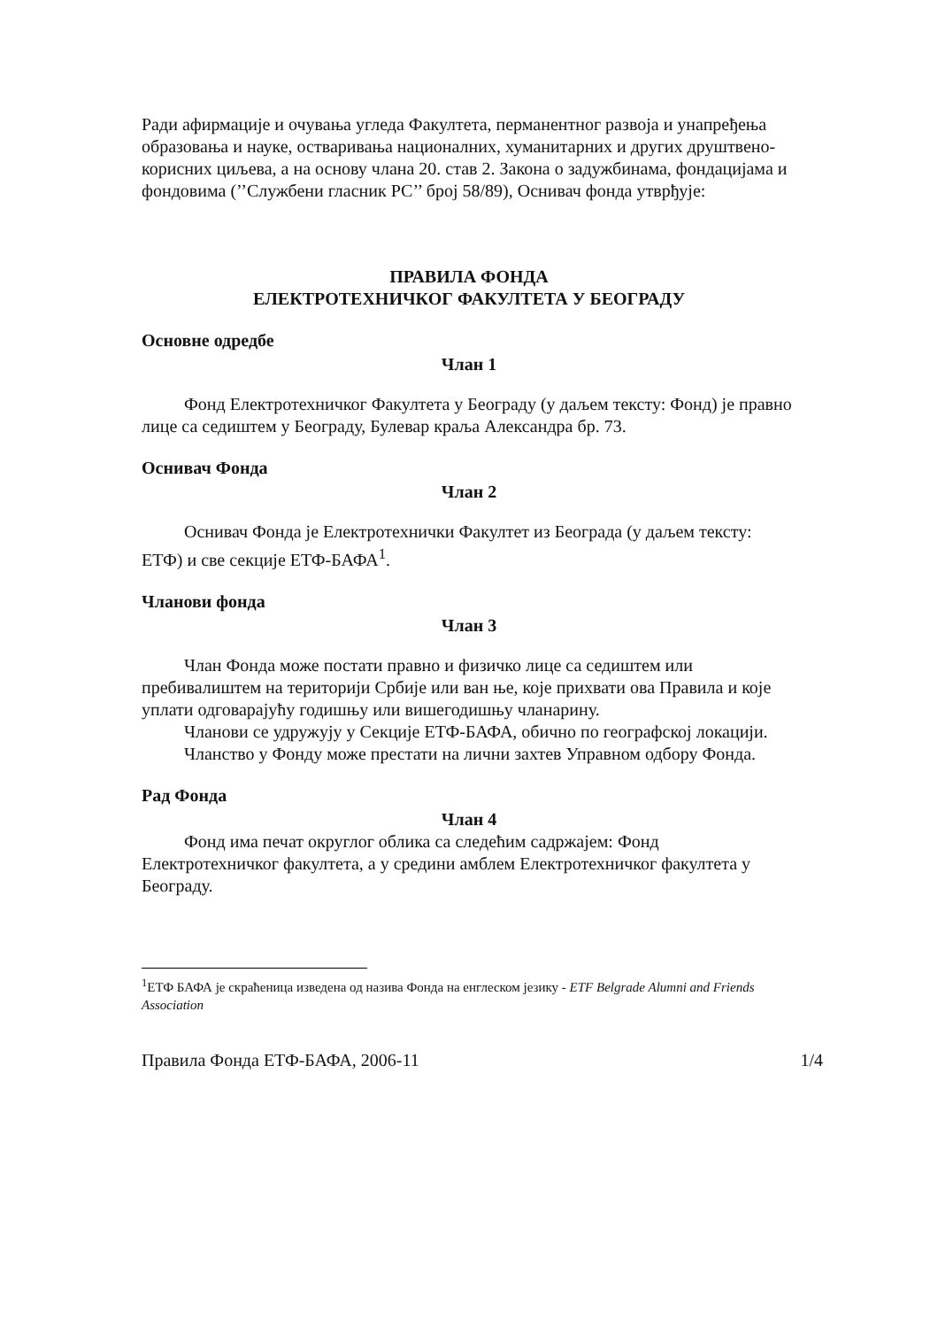Ради афирмације и очувања угледа Факултета, перманентног развоја и унапређења образовања и науке, остваривања националних, хуманитарних и других друштвено-корисних циљева, а на основу члана 20. став 2. Закона о задужбинама, фондацијама и фондовима (’’Службени гласник РС’’ број 58/89), Оснивач фонда утврђује:
ПРАВИЛА ФОНДА
ЕЛЕКТРОТЕХНИЧКОГ ФАКУЛТЕТА У БЕОГРАДУ
Основне одредбе
Члан 1
Фонд Електротехничког Факултета у Београду (у даљем тексту: Фонд) је правно лице са седиштем у Београду, Булевар краља Александра бр. 73.
Оснивач Фонда
Члан 2
Оснивач Фонда је Електротехнички Факултет из Београда (у даљем тексту: ЕТФ) и све секције ЕТФ-БАФА<sup>1</sup>.
Чланови фонда
Члан 3
Члан Фонда може постати правно и физичко лице са седиштем или пребивалиштем на територији Србије или ван ње, које прихвати ова Правила и које уплати одговарајућу годишњу или вишегодишњу чланарину.
Чланови се удружују у Секције ЕТФ-БАФА, обично по географској локацији.
Чланство у Фонду може престати на лични захтев Управном одбору Фонда.
Рад Фонда
Члан 4
Фонд има печат округлог облика са следећим садржајем: Фонд Електротехничког факултета, а у средини амблем Електротехничког факултета у Београду.
<sup>1</sup> ЕТФ БАФА је скраћеница изведена од назива Фонда на енглеском језику - ETF Belgrade Alumni and Friends Association
Правила Фонда ЕТФ-БАФА, 2006-11 1/4